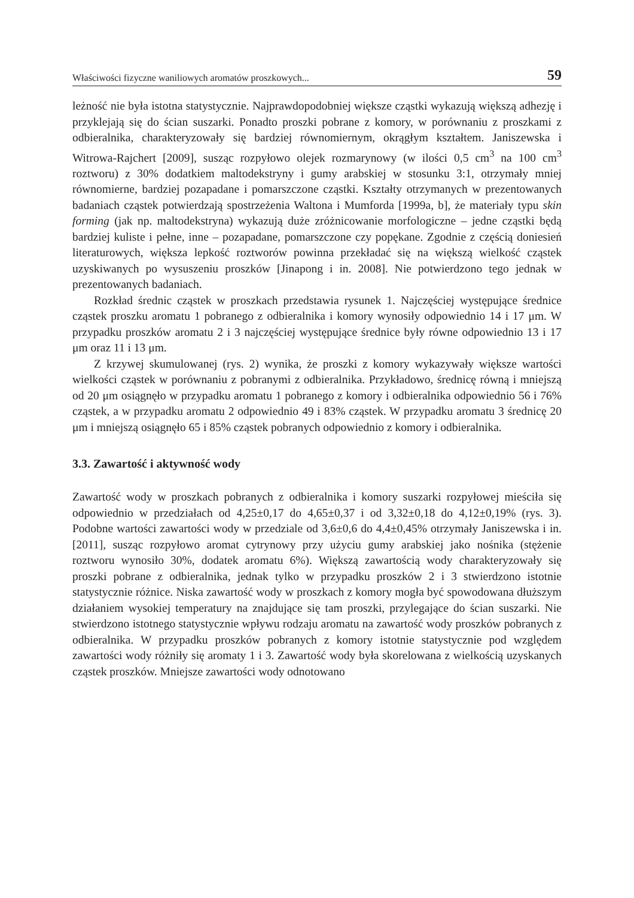Właściwości fizyczne waniliowych aromatów proszkowych... 59
leżność nie była istotna statystycznie. Najprawdopodobniej większe cząstki wykazują większą adhezję i przyklejają się do ścian suszarki. Ponadto proszki pobrane z komory, w porównaniu z proszkami z odbieralnika, charakteryzowały się bardziej równomiernym, okrągłym kształtem. Janiszewska i Witrowa-Rajchert [2009], susząc rozpyłowo olejek rozmarynowy (w ilości 0,5 cm<sup>3</sup> na 100 cm<sup>3</sup> roztworu) z 30% dodatkiem maltodekstryny i gumy arabskiej w stosunku 3:1, otrzymały mniej równomierne, bardziej pozapadane i pomarszczone cząstki. Kształty otrzymanych w prezentowanych badaniach cząstek potwierdzają spostrzeżenia Waltona i Mumforda [1999a, b], że materiały typu skin forming (jak np. maltodekstryna) wykazują duże zróżnicowanie morfologiczne – jedne cząstki będą bardziej kuliste i pełne, inne – pozapadane, pomarszczone czy popękane. Zgodnie z częścią doniesień literaturowych, większa lepkość roztworów powinna przekładać się na większą wielkość cząstek uzyskiwanych po wysuszeniu proszków [Jinapong i in. 2008]. Nie potwierdzono tego jednak w prezentowanych badaniach.
Rozkład średnic cząstek w proszkach przedstawia rysunek 1. Najczęściej występujące średnice cząstek proszku aromatu 1 pobranego z odbieralnika i komory wynosiły odpowiednio 14 i 17 μm. W przypadku proszków aromatu 2 i 3 najczęściej występujące średnice były równe odpowiednio 13 i 17 μm oraz 11 i 13 μm.
Z krzywej skumulowanej (rys. 2) wynika, że proszki z komory wykazywały większe wartości wielkości cząstek w porównaniu z pobranymi z odbieralnika. Przykładowo, średnicę równą i mniejszą od 20 μm osiągnęło w przypadku aromatu 1 pobranego z komory i odbieralnika odpowiednio 56 i 76% cząstek, a w przypadku aromatu 2 odpowiednio 49 i 83% cząstek. W przypadku aromatu 3 średnicę 20 μm i mniejszą osiągnęło 65 i 85% cząstek pobranych odpowiednio z komory i odbieralnika.
3.3. Zawartość i aktywność wody
Zawartość wody w proszkach pobranych z odbieralnika i komory suszarki rozpyłowej mieściła się odpowiednio w przedziałach od 4,25±0,17 do 4,65±0,37 i od 3,32±0,18 do 4,12±0,19% (rys. 3). Podobne wartości zawartości wody w przedziale od 3,6±0,6 do 4,4±0,45% otrzymały Janiszewska i in. [2011], susząc rozpyłowo aromat cytrynowy przy użyciu gumy arabskiej jako nośnika (stężenie roztworu wynosiło 30%, dodatek aromatu 6%). Większą zawartością wody charakteryzowały się proszki pobrane z odbieralnika, jednak tylko w przypadku proszków 2 i 3 stwierdzono istotnie statystycznie różnice. Niska zawartość wody w proszkach z komory mogła być spowodowana dłuższym działaniem wysokiej temperatury na znajdujące się tam proszki, przylegające do ścian suszarki. Nie stwierdzono istotnego statystycznie wpływu rodzaju aromatu na zawartość wody proszków pobranych z odbieralnika. W przypadku proszków pobranych z komory istotnie statystycznie pod względem zawartości wody różniły się aromaty 1 i 3. Zawartość wody była skorelowana z wielkością uzyskanych cząstek proszków. Mniejsze zawartości wody odnotowano